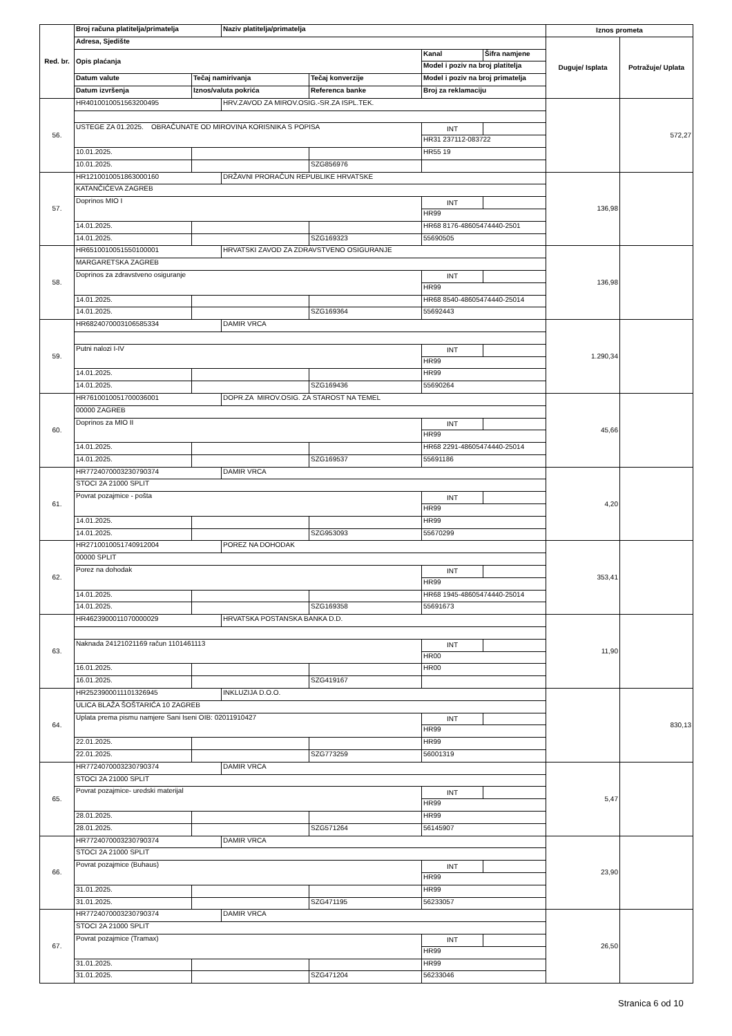| Red. br. | Broj računa platitelja/primatelja | | Naziv platitelja/primatelja | | | | Iznos prometa | |
| --- | --- | --- | --- | --- | --- | --- | --- | --- |
| | Adresa, Sjedište | | | | | | Duguje/ Isplata | Potražuje/ Uplata |
| | Opis plaćanja | | | | Kanal | Šifra namjene | | |
| | | | | | Model i poziv na broj platitelja | | | |
| | Datum valute | Tečaj namirivanja | | Tečaj konverzije | Model i poziv na broj primatelja | | | |
| | Datum izvršenja | Iznos/valuta pokrića | | Referenca banke | Broj za reklamaciju | | | |
| 56. | HR4010010051563200495 | | HRV.ZAVOD ZA MIROV.OSIG.-SR.ZA ISPL.TEK. | | | | | 572,27 |
| | USTEGE ZA 01.2025. OBRAČUNATE OD MIROVINA KORISNIKA S POPISA | | | | INT | | | |
| | | | | | HR31 237112-083722 | | | |
| | 10.01.2025. | | | | HR55 19 | | | |
| | 10.01.2025. | | | SZG856976 | | | | |
| 57. | HR1210010051863000160 | | DRŽAVNI PRORAČUN REPUBLIKE HRVATSKE | | | | 136,98 | |
| | KATANČIĆEVA ZAGREB | | | | | | | |
| | Doprinos MIO I | | | | INT | | | |
| | | | | | HR99 | | | |
| | 14.01.2025. | | | | HR68 8176-48605474440-2501 | | | |
| | 14.01.2025. | | | SZG169323 | 55690505 | | | |
| 58. | HR6510010051550100001 | | HRVATSKI ZAVOD ZA ZDRAVSTVENO OSIGURANJE | | | | 136,98 | |
| | MARGARETSKA ZAGREB | | | | | | | |
| | Doprinos za zdravstveno osiguranje | | | | INT | | | |
| | | | | | HR99 | | | |
| | 14.01.2025. | | | | HR68 8540-48605474440-25014 | | | |
| | 14.01.2025. | | | SZG169364 | 55692443 | | | |
| 59. | HR6824070003106585334 | | DAMIR VRCA | | | | 1.290,34 | |
| | Putni nalozi I-IV | | | | INT | | | |
| | | | | | HR99 | | | |
| | 14.01.2025. | | | | HR99 | | | |
| | 14.01.2025. | | | SZG169436 | 55690264 | | | |
| 60. | HR7610010051700036001 | | DOPR.ZA MIROV.OSIG. ZA STAROST NA TEMEL | | | | 45,66 | |
| | 00000 ZAGREB | | | | | | | |
| | Doprinos za MIO II | | | | INT | | | |
| | | | | | HR99 | | | |
| | 14.01.2025. | | | | HR68 2291-48605474440-25014 | | | |
| | 14.01.2025. | | | SZG169537 | 55691186 | | | |
| 61. | HR7724070003230790374 | | DAMIR VRCA | | | | 4,20 | |
| | STOCI 2A 21000 SPLIT | | | | | | | |
| | Povrat pozajmice - pošta | | | | INT | | | |
| | | | | | HR99 | | | |
| | 14.01.2025. | | | | HR99 | | | |
| | 14.01.2025. | | | SZG953093 | 55670299 | | | |
| 62. | HR2710010051740912004 | | POREZ NA DOHODAK | | | | 353,41 | |
| | 00000 SPLIT | | | | | | | |
| | Porez na dohodak | | | | INT | | | |
| | | | | | HR99 | | | |
| | 14.01.2025. | | | | HR68 1945-48605474440-25014 | | | |
| | 14.01.2025. | | | SZG169358 | 55691673 | | | |
| 63. | HR4623900011070000029 | | HRVATSKA POSTANSKA BANKA D.D. | | | | 11,90 | |
| | Naknada 24121021169 račun 1101461113 | | | | INT | | | |
| | | | | | HR00 | | | |
| | 16.01.2025. | | | | HR00 | | | |
| | 16.01.2025. | | | SZG419167 | | | | |
| 64. | HR2523900011101326945 | | INKLUZIJA D.O.O. | | | | | 830,13 |
| | ULICA BLAŽA ŠOŠTARIĆA 10 ZAGREB | | | | | | | |
| | Uplata prema pismu namjere Sani Iseni OIB: 02011910427 | | | | INT | | | |
| | | | | | HR99 | | | |
| | 22.01.2025. | | | | HR99 | | | |
| | 22.01.2025. | | | SZG773259 | 56001319 | | | |
| 65. | HR7724070003230790374 | | DAMIR VRCA | | | | 5,47 | |
| | STOCI 2A 21000 SPLIT | | | | | | | |
| | Povrat pozajmice- uredski materijal | | | | INT | | | |
| | | | | | HR99 | | | |
| | 28.01.2025. | | | | HR99 | | | |
| | 28.01.2025. | | | SZG571264 | 56145907 | | | |
| 66. | HR7724070003230790374 | | DAMIR VRCA | | | | 23,90 | |
| | STOCI 2A 21000 SPLIT | | | | | | | |
| | Povrat pozajmice (Buhaus) | | | | INT | | | |
| | | | | | HR99 | | | |
| | 31.01.2025. | | | | HR99 | | | |
| | 31.01.2025. | | | SZG471195 | 56233057 | | | |
| 67. | HR7724070003230790374 | | DAMIR VRCA | | | | 26,50 | |
| | STOCI 2A 21000 SPLIT | | | | | | | |
| | Povrat pozajmice (Tramax) | | | | INT | | | |
| | | | | | HR99 | | | |
| | 31.01.2025. | | | | HR99 | | | |
| | 31.01.2025. | | | SZG471204 | 56233046 | | | |
Stranica 6 od 10